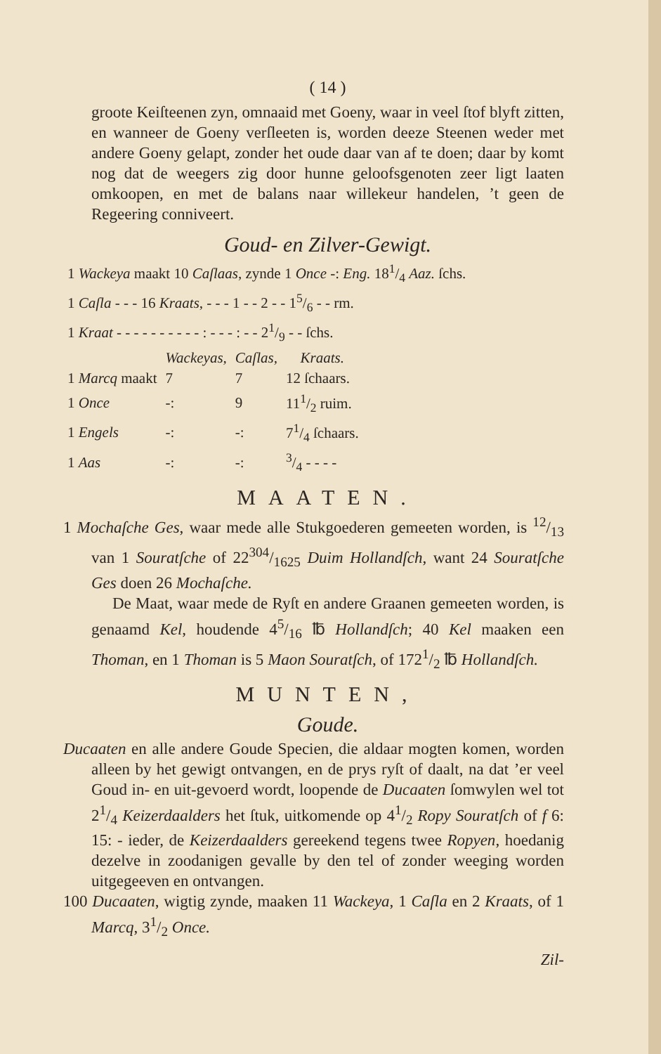( 14 )
groote Keiſteenen zyn, omnaaid met Goeny, waar in veel ſtof blyft zitten, en wanneer de Goeny verſleeten is, worden deeze Steenen weder met andere Goeny gelapt, zonder het oude daar van af te doen; daar by komt nog dat de weegers zig door hunne geloofsgenoten zeer ligt laaten omkoopen, en met de balans naar willekeur handelen, ’t geen de Regeering conniveert.
Goud- en Zilver-Gewigt.
| 1 Wackeya maakt 10 Caſlaas , zynde 1 Once -: Eng. 181/4 Aaz. ſchs. |
| 1 Caſla - - - 16 Kraats , - - - 1 - - 2 - - 15/6 - - rm. |
| 1 Kraat - - - - - - - - - - : - - - : - - 21/9 - - ſchs. |
| | Wackeyas, | Caſlas, | Kraats. |
| --- | --- | --- | --- |
| 1 Marcq maakt | 7 | 7 | 12 ſchaars. |
| 1 Once | -: | 9 | 111/2 ruim. |
| 1 Engels | -: | -: | 71/4 ſchaars. |
| 1 Aas | -: | -: | 3/4 - - - - |
MAATEN.
1 Mochaſche Ges, waar mede alle Stukgoederen gemeeten worden, is 12/13 van 1 Souratſche of 22304/1625 Duim Hollandſch, want 24 Souratſche Ges doen 26 Mochaſche.
De Maat, waar mede de Ryſt en andere Graanen gemeeten worden, is genaamd Kel, houdende 45/16 ℔ Hollandſch; 40 Kel maaken een Thoman, en 1 Thoman is 5 Maon Souratſch, of 1721/2 ℔ Hollandſch.
MUNTEN,
Goude.
Ducaaten en alle andere Goude Specien, die aldaar mogten komen, worden alleen by het gewigt ontvangen, en de prys ryſt of daalt, na dat ’er veel Goud in- en uit-gevoerd wordt, loopende de Ducaaten ſomwylen wel tot 21/4 Keizerdaalders het ſtuk, uitkomende op 41/2 Ropy Souratſch of f 6: 15: - ieder, de Keizerdaalders gereekend tegens twee Ropyen, hoedanig dezelve in zoodanigen gevalle by den tel of zonder weeging worden uitgegeeven en ontvangen.
100 Ducaaten, wigtig zynde, maaken 11 Wackeya, 1 Caſla en 2 Kraats, of 1 Marcq, 31/2 Once.
Zil-